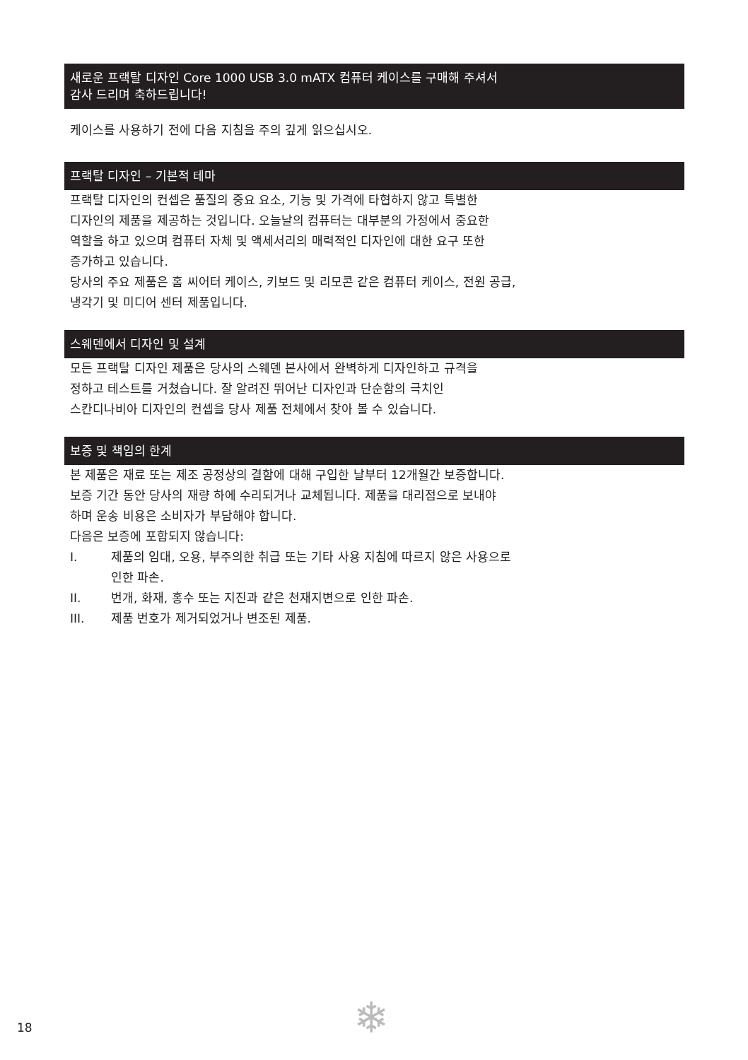새로운 프랙탈 디자인 Core 1000 USB 3.0 mATX 컴퓨터 케이스를 구매해 주셔서
감사 드리며 축하드립니다!
케이스를 사용하기 전에 다음 지침을 주의 깊게 읽으십시오.
프랙탈 디자인 – 기본적 테마
프랙탈 디자인의 컨셉은 품질의 중요 요소, 기능 및 가격에 타협하지 않고 특별한
디자인의 제품을 제공하는 것입니다. 오늘날의 컴퓨터는 대부분의 가정에서 중요한
역할을 하고 있으며 컴퓨터 자체 및 액세서리의 매력적인 디자인에 대한 요구 또한
증가하고 있습니다.
당사의 주요 제품은 홈 씨어터 케이스, 키보드 및 리모콘 같은 컴퓨터 케이스, 전원 공급,
냉각기 및 미디어 센터 제품입니다.
스웨덴에서 디자인 및 설계
모든 프랙탈 디자인 제품은 당사의 스웨덴 본사에서 완벽하게 디자인하고 규격을
정하고 테스트를 거쳤습니다. 잘 알려진 뛰어난 디자인과 단순함의 극치인
스칸디나비아 디자인의 컨셉을 당사 제품 전체에서 찾아 볼 수 있습니다.
보증 및 책임의 한계
본 제품은 재료 또는 제조 공정상의 결함에 대해 구입한 날부터 12개월간 보증합니다.
보증 기간 동안 당사의 재량 하에 수리되거나 교체됩니다. 제품을 대리점으로 보내야
하며 운송 비용은 소비자가 부담해야 합니다.
다음은 보증에 포함되지 않습니다:
I. 제품의 임대, 오용, 부주의한 취급 또는 기타 사용 지침에 따르지 않은 사용으로
인한 파손.
II. 번개, 화재, 홍수 또는 지진과 같은 천재지변으로 인한 파손.
III. 제품 번호가 제거되었거나 변조된 제품.
18 ❄